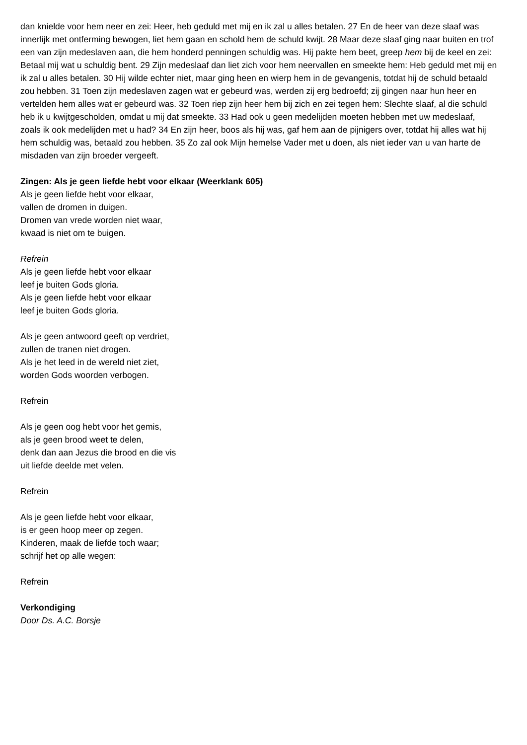dan knielde voor hem neer en zei: Heer, heb geduld met mij en ik zal u alles betalen. 27 En de heer van deze slaaf was innerlijk met ontferming bewogen, liet hem gaan en schold hem de schuld kwijt. 28 Maar deze slaaf ging naar buiten en trof een van zijn medeslaven aan, die hem honderd penningen schuldig was. Hij pakte hem beet, greep hem bij de keel en zei: Betaal mij wat u schuldig bent. 29 Zijn medeslaaf dan liet zich voor hem neervallen en smeekte hem: Heb geduld met mij en ik zal u alles betalen. 30 Hij wilde echter niet, maar ging heen en wierp hem in de gevangenis, totdat hij de schuld betaald zou hebben. 31 Toen zijn medeslaven zagen wat er gebeurd was, werden zij erg bedroefd; zij gingen naar hun heer en vertelden hem alles wat er gebeurd was. 32 Toen riep zijn heer hem bij zich en zei tegen hem: Slechte slaaf, al die schuld heb ik u kwijtgescholden, omdat u mij dat smeekte. 33 Had ook u geen medelijden moeten hebben met uw medeslaaf, zoals ik ook medelijden met u had? 34 En zijn heer, boos als hij was, gaf hem aan de pijnigers over, totdat hij alles wat hij hem schuldig was, betaald zou hebben. 35 Zo zal ook Mijn hemelse Vader met u doen, als niet ieder van u van harte de misdaden van zijn broeder vergeeft.
Zingen: Als je geen liefde hebt voor elkaar (Weerklank 605)
Als je geen liefde hebt voor elkaar,
vallen de dromen in duigen.
Dromen van vrede worden niet waar,
kwaad is niet om te buigen.
Refrein
Als je geen liefde hebt voor elkaar
leef je buiten Gods gloria.
Als je geen liefde hebt voor elkaar
leef je buiten Gods gloria.
Als je geen antwoord geeft op verdriet,
zullen de tranen niet drogen.
Als je het leed in de wereld niet ziet,
worden Gods woorden verbogen.
Refrein
Als je geen oog hebt voor het gemis,
als je geen brood weet te delen,
denk dan aan Jezus die brood en die vis
uit liefde deelde met velen.
Refrein
Als je geen liefde hebt voor elkaar,
is er geen hoop meer op zegen.
Kinderen, maak de liefde toch waar;
schrijf het op alle wegen:
Refrein
Verkondiging
Door Ds. A.C. Borsje